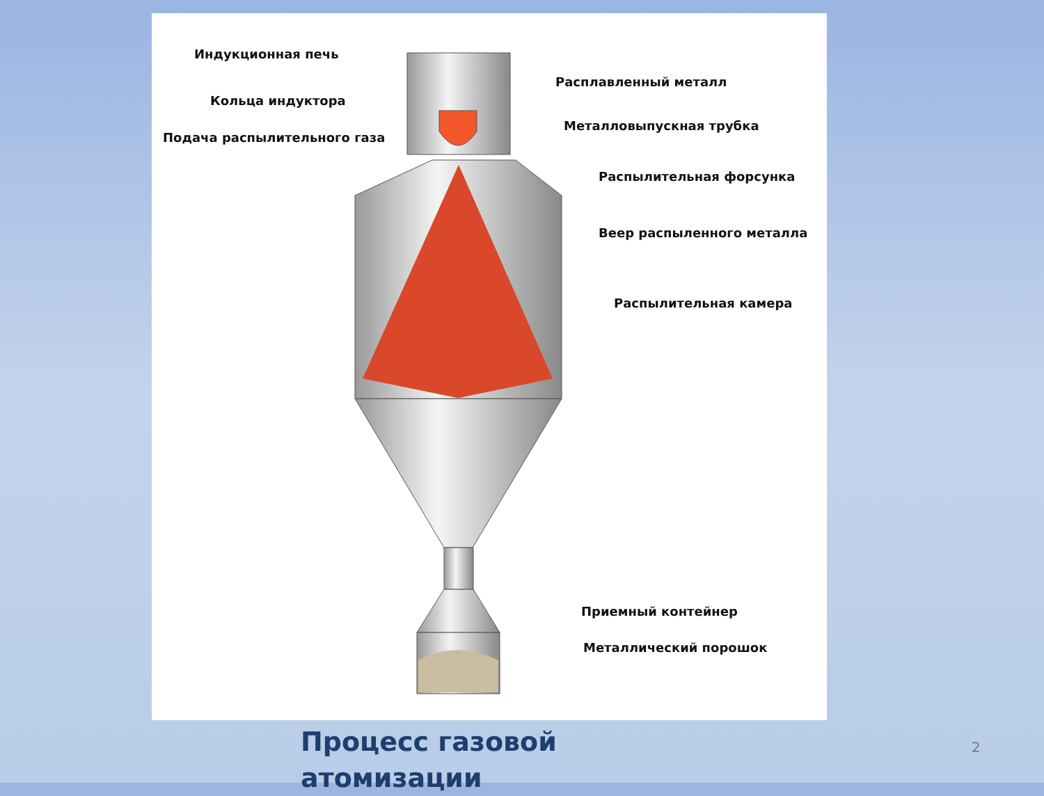Индукционная печь
Кольца индуктора
Подача распылительного газа
Расплавленный металл
Металловыпускная трубка
Распылительная форсунка
Веер распыленного металла
Распылительная камера
Приемный контейнер
Металлический порошок
Процесс газовой атомизации
2